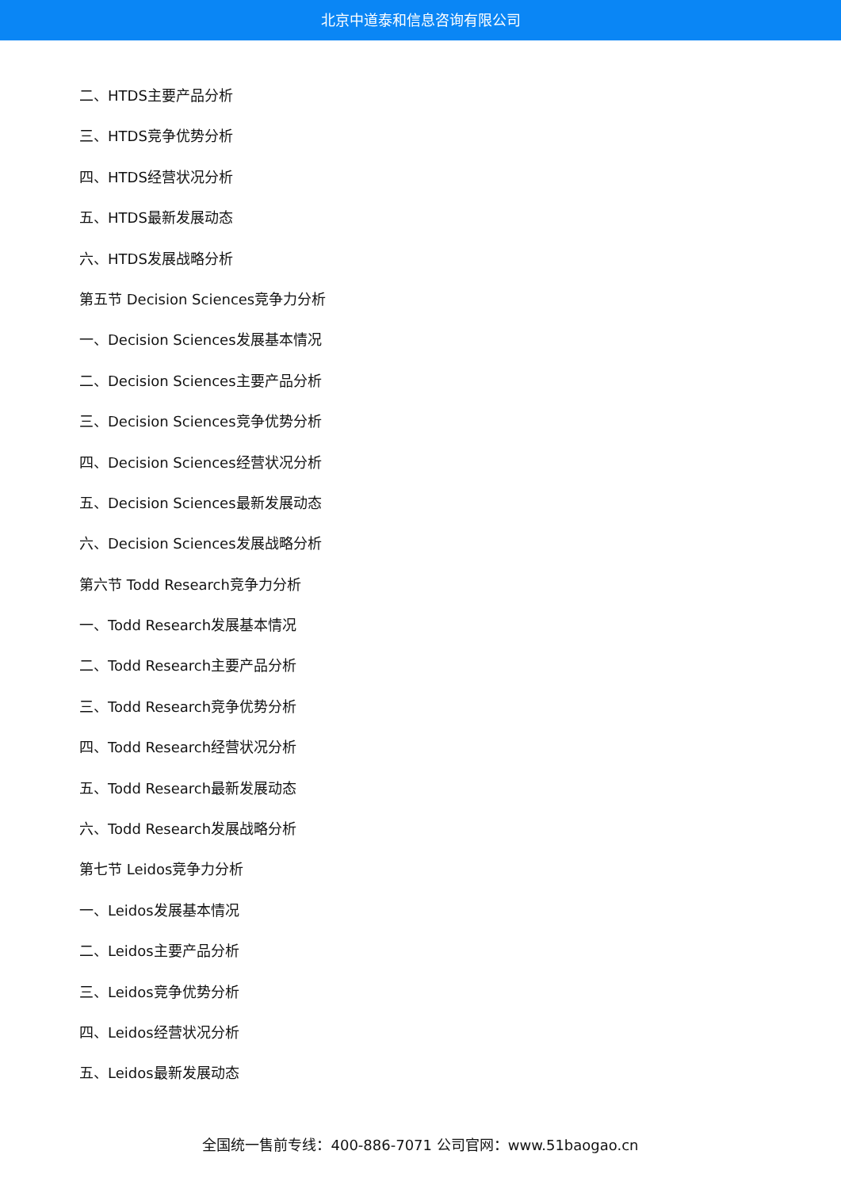北京中道泰和信息咨询有限公司
二、HTDS主要产品分析
三、HTDS竞争优势分析
四、HTDS经营状况分析
五、HTDS最新发展动态
六、HTDS发展战略分析
第五节 Decision Sciences竞争力分析
一、Decision Sciences发展基本情况
二、Decision Sciences主要产品分析
三、Decision Sciences竞争优势分析
四、Decision Sciences经营状况分析
五、Decision Sciences最新发展动态
六、Decision Sciences发展战略分析
第六节 Todd Research竞争力分析
一、Todd Research发展基本情况
二、Todd Research主要产品分析
三、Todd Research竞争优势分析
四、Todd Research经营状况分析
五、Todd Research最新发展动态
六、Todd Research发展战略分析
第七节 Leidos竞争力分析
一、Leidos发展基本情况
二、Leidos主要产品分析
三、Leidos竞争优势分析
四、Leidos经营状况分析
五、Leidos最新发展动态
全国统一售前专线：400-886-7071 公司官网：www.51baogao.cn